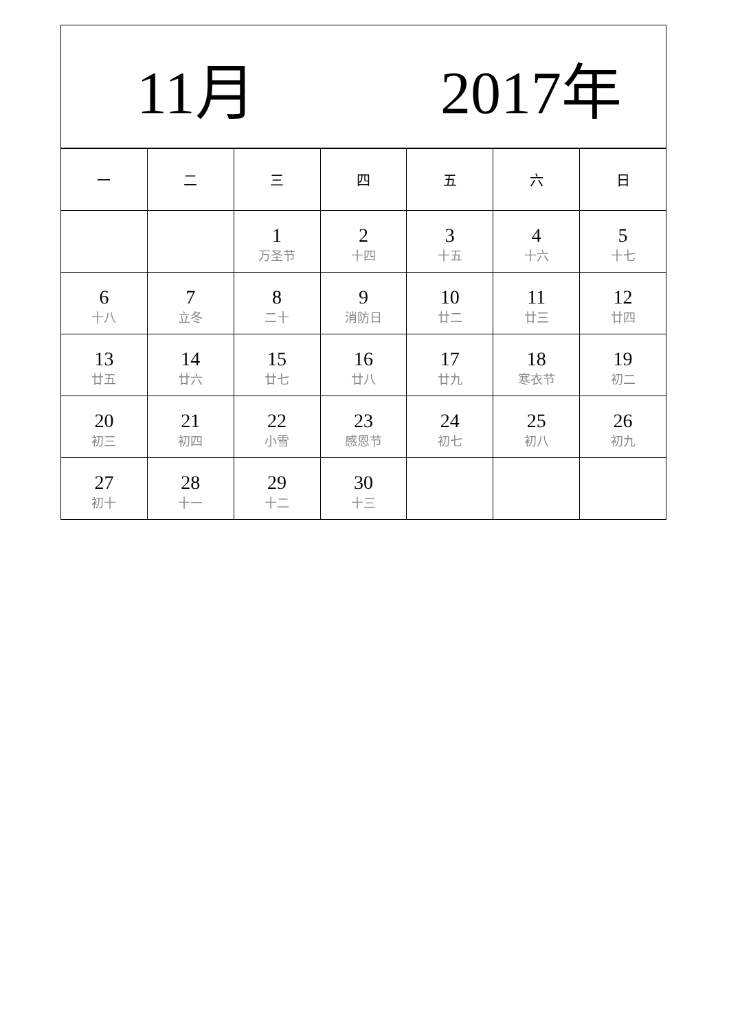11月 2017年
| 一 | 二 | 三 | 四 | 五 | 六 | 日 |
| --- | --- | --- | --- | --- | --- | --- |
| | | 1 万圣节 | 2 十四 | 3 十五 | 4 十六 | 5 十七 |
| 6 十八 | 7 立冬 | 8 二十 | 9 消防日 | 10 廿二 | 11 廿三 | 12 廿四 |
| 13 廿五 | 14 廿六 | 15 廿七 | 16 廿八 | 17 廿九 | 18 寒衣节 | 19 初二 |
| 20 初三 | 21 初四 | 22 小雪 | 23 感恩节 | 24 初七 | 25 初八 | 26 初九 |
| 27 初十 | 28 十一 | 29 十二 | 30 十三 | | | |